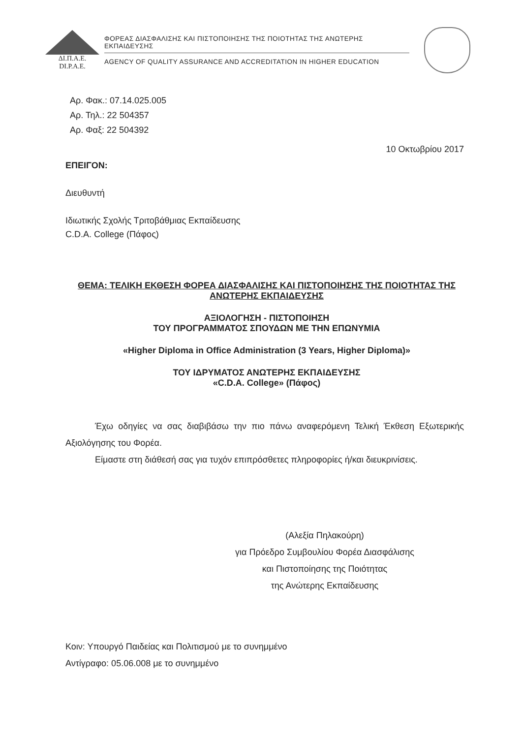ΔΙ.Π.Α.Ε.
DI.P.A.E.
ΦΟΡΕΑΣ ΔΙΑΣΦΑΛΙΣΗΣ ΚΑΙ ΠΙΣΤΟΠΟΙΗΣΗΣ ΤΗΣ ΠΟΙΟΤΗΤΑΣ ΤΗΣ ΑΝΩΤΕΡΗΣ ΕΚΠΑΙΔΕΥΣΗΣ
AGENCY OF QUALITY ASSURANCE AND ACCREDITATION IN HIGHER EDUCATION
Αρ. Φακ.: 07.14.025.005
Αρ. Τηλ.: 22 504357
Αρ. Φαξ: 22 504392
10 Οκτωβρίου 2017
ΕΠΕΙΓΟΝ:
Διευθυντή
Ιδιωτικής Σχολής Τριτοβάθμιας Εκπαίδευσης
C.D.A. College (Πάφος)
ΘΕΜΑ: ΤΕΛΙΚΗ ΕΚΘΕΣΗ ΦΟΡΕΑ ΔΙΑΣΦΑΛΙΣΗΣ ΚΑΙ ΠΙΣΤΟΠΟΙΗΣΗΣ ΤΗΣ ΠΟΙΟΤΗΤΑΣ ΤΗΣ ΑΝΩΤΕΡΗΣ ΕΚΠΑΙΔΕΥΣΗΣ
ΑΞΙΟΛΟΓΗΣΗ - ΠΙΣΤΟΠΟΙΗΣΗ
ΤΟΥ ΠΡΟΓΡΑΜΜΑΤΟΣ ΣΠΟΥΔΩΝ ΜΕ ΤΗΝ ΕΠΩΝΥΜΙΑ
«Higher Diploma in Office Administration (3 Years, Higher Diploma)»
ΤΟΥ ΙΔΡΥΜΑΤΟΣ ΑΝΩΤΕΡΗΣ ΕΚΠΑΙΔΕΥΣΗΣ
«C.D.A. College» (Πάφος)
Έχω οδηγίες να σας διαβιβάσω την πιο πάνω αναφερόμενη Τελική Έκθεση Εξωτερικής Αξιολόγησης του Φορέα.
Είμαστε στη διάθεσή σας για τυχόν επιπρόσθετες πληροφορίες ή/και διευκρινίσεις.
(Αλεξία Πηλακούρη)
για Πρόεδρο Συμβουλίου Φορέα Διασφάλισης
και Πιστοποίησης της Ποιότητας
της Ανώτερης Εκπαίδευσης
Κοιν: Υπουργό Παιδείας και Πολιτισμού με το συνημμένο
Αντίγραφο: 05.06.008 με το συνημμένο